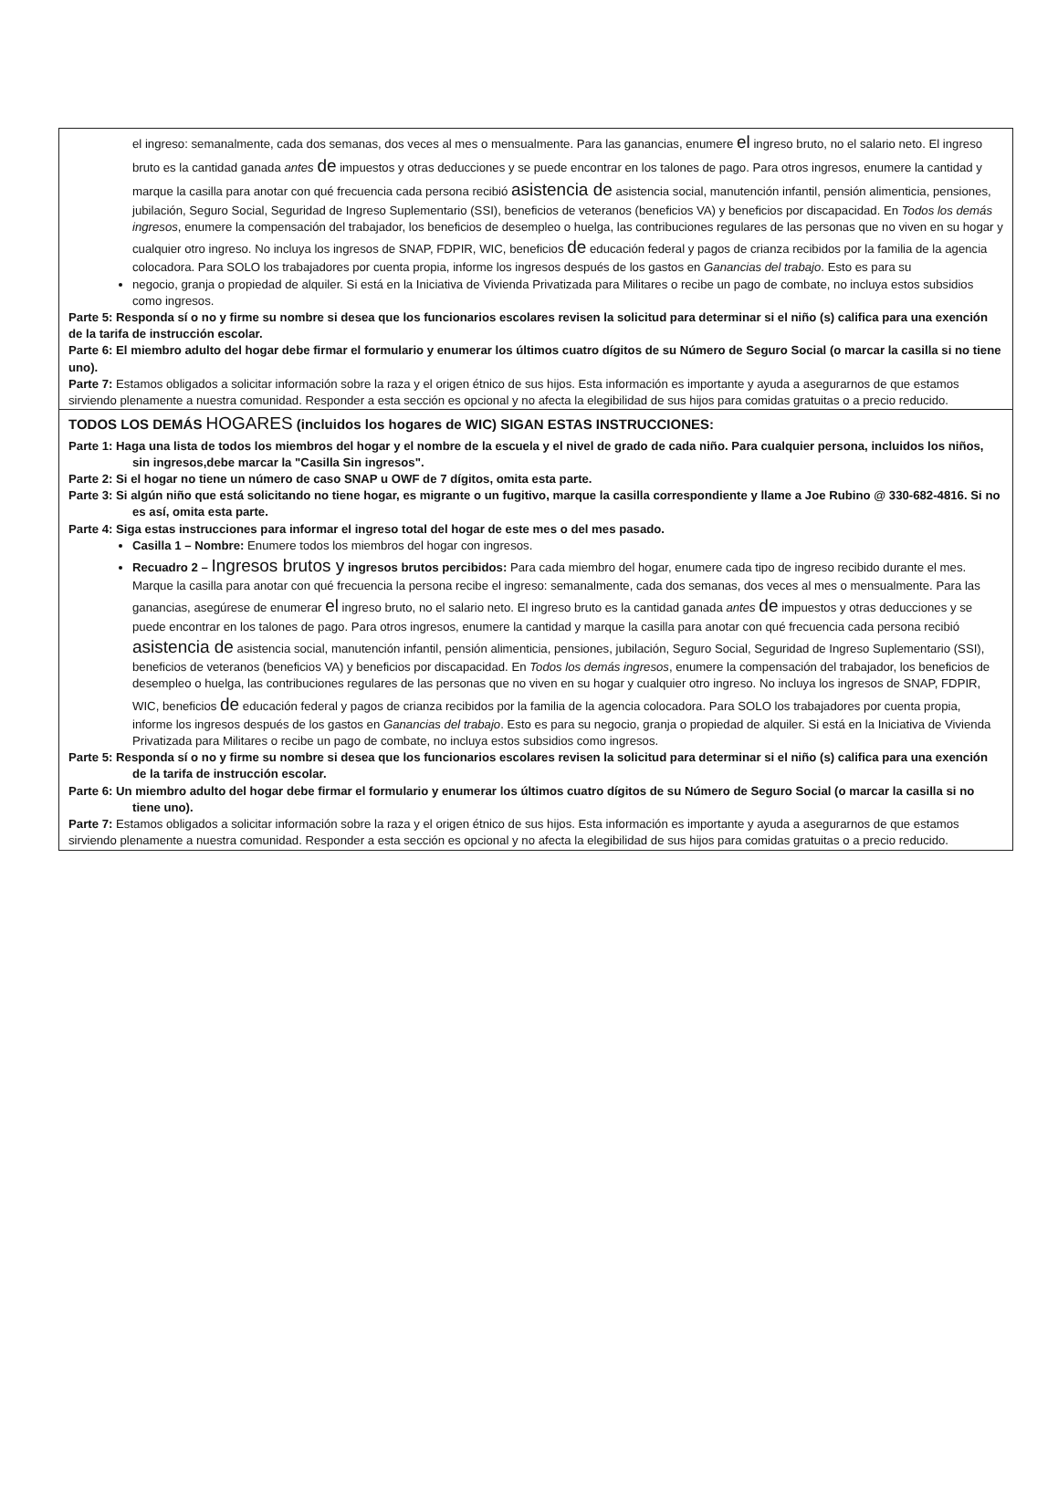el ingreso: semanalmente, cada dos semanas, dos veces al mes o mensualmente. Para las ganancias, enumere el ingreso bruto, no el salario neto. El ingreso bruto es la cantidad ganada antes de impuestos y otras deducciones y se puede encontrar en los talones de pago. Para otros ingresos, enumere la cantidad y marque la casilla para anotar con qué frecuencia cada persona recibió asistencia de asistencia social, manutención infantil, pensión alimenticia, pensiones, jubilación, Seguro Social, Seguridad de Ingreso Suplementario (SSI), beneficios de veteranos (beneficios VA) y beneficios por discapacidad. En Todos los demás ingresos, enumere la compensación del trabajador, los beneficios de desempleo o huelga, las contribuciones regulares de las personas que no viven en su hogar y cualquier otro ingreso. No incluya los ingresos de SNAP, FDPIR, WIC, beneficios de educación federal y pagos de crianza recibidos por la familia de la agencia colocadora. Para SOLO los trabajadores por cuenta propia, informe los ingresos después de los gastos en Ganancias del trabajo. Esto es para su
negocio, granja o propiedad de alquiler. Si está en la Iniciativa de Vivienda Privatizada para Militares o recibe un pago de combate, no incluya estos subsidios como ingresos.
Parte 5: Responda sí o no y firme su nombre si desea que los funcionarios escolares revisen la solicitud para determinar si el niño (s) califica para una exención de la tarifa de instrucción escolar.
Parte 6: El miembro adulto del hogar debe firmar el formulario y enumerar los últimos cuatro dígitos de su Número de Seguro Social (o marcar la casilla si no tiene uno).
Parte 7: Estamos obligados a solicitar información sobre la raza y el origen étnico de sus hijos. Esta información es importante y ayuda a asegurarnos de que estamos sirviendo plenamente a nuestra comunidad. Responder a esta sección es opcional y no afecta la elegibilidad de sus hijos para comidas gratuitas o a precio reducido.
TODOS LOS DEMÁS HOGARES (incluidos los hogares de WIC) SIGAN ESTAS INSTRUCCIONES:
Parte 1: Haga una lista de todos los miembros del hogar y el nombre de la escuela y el nivel de grado de cada niño. Para cualquier persona, incluidos los niños, sin ingresos,debe marcar la "Casilla Sin ingresos".
Parte 2: Si el hogar no tiene un número de caso SNAP u OWF de 7 dígitos, omita esta parte.
Parte 3: Si algún niño que está solicitando no tiene hogar, es migrante o un fugitivo, marque la casilla correspondiente y llame a Joe Rubino @ 330-682-4816. Si no es así, omita esta parte.
Parte 4: Siga estas instrucciones para informar el ingreso total del hogar de este mes o del mes pasado.
Casilla 1 – Nombre: Enumere todos los miembros del hogar con ingresos.
Recuadro 2 – Ingresos brutos y ingresos brutos percibidos: Para cada miembro del hogar, enumere cada tipo de ingreso recibido durante el mes. Marque la casilla para anotar con qué frecuencia la persona recibe el ingreso: semanalmente, cada dos semanas, dos veces al mes o mensualmente. Para las ganancias, asegúrese de enumerar el ingreso bruto, no el salario neto. El ingreso bruto es la cantidad ganada antes de impuestos y otras deducciones y se puede encontrar en los talones de pago. Para otros ingresos, enumere la cantidad y marque la casilla para anotar con qué frecuencia cada persona recibió asistencia de asistencia social, manutención infantil, pensión alimenticia, pensiones, jubilación, Seguro Social, Seguridad de Ingreso Suplementario (SSI), beneficios de veteranos (beneficios VA) y beneficios por discapacidad. En Todos los demás ingresos, enumere la compensación del trabajador, los beneficios de desempleo o huelga, las contribuciones regulares de las personas que no viven en su hogar y cualquier otro ingreso. No incluya los ingresos de SNAP, FDPIR, WIC, beneficios de educación federal y pagos de crianza recibidos por la familia de la agencia colocadora. Para SOLO los trabajadores por cuenta propia, informe los ingresos después de los gastos en Ganancias del trabajo. Esto es para su negocio, granja o propiedad de alquiler. Si está en la Iniciativa de Vivienda Privatizada para Militares o recibe un pago de combate, no incluya estos subsidios como ingresos.
Parte 5: Responda sí o no y firme su nombre si desea que los funcionarios escolares revisen la solicitud para determinar si el niño (s) califica para una exención de la tarifa de instrucción escolar.
Parte 6: Un miembro adulto del hogar debe firmar el formulario y enumerar los últimos cuatro dígitos de su Número de Seguro Social (o marcar la casilla si no tiene uno).
Parte 7: Estamos obligados a solicitar información sobre la raza y el origen étnico de sus hijos. Esta información es importante y ayuda a asegurarnos de que estamos sirviendo plenamente a nuestra comunidad. Responder a esta sección es opcional y no afecta la elegibilidad de sus hijos para comidas gratuitas o a precio reducido.